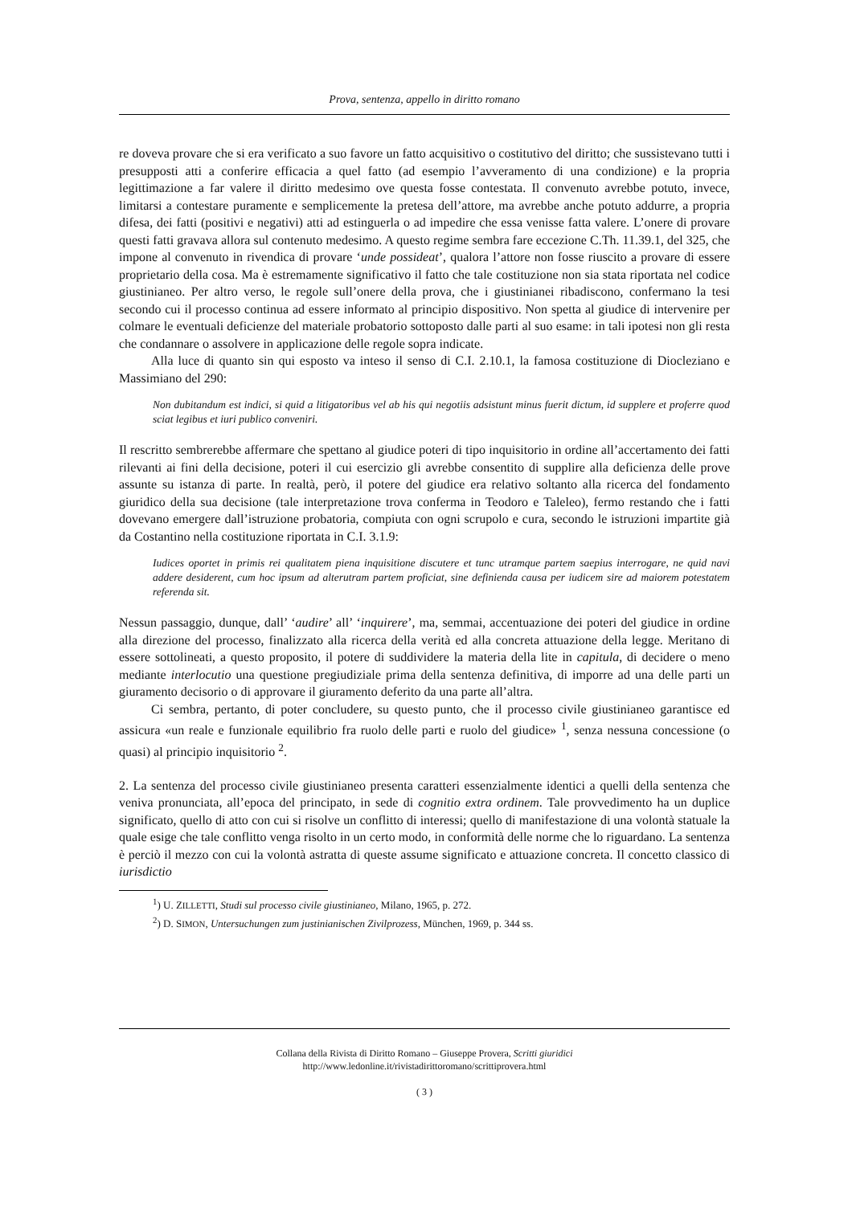Prova, sentenza, appello in diritto romano
re doveva provare che si era verificato a suo favore un fatto acquisitivo o costitutivo del diritto; che sussistevano tutti i presupposti atti a conferire efficacia a quel fatto (ad esempio l’avveramento di una condizione) e la propria legittimazione a far valere il diritto medesimo ove questa fosse contestata. Il convenuto avrebbe potuto, invece, limitarsi a contestare puramente e semplicemente la pretesa dell’attore, ma avrebbe anche potuto addurre, a propria difesa, dei fatti (positivi e negativi) atti ad estinguerla o ad impedire che essa venisse fatta valere. L’onere di provare questi fatti gravava allora sul contenuto medesimo. A questo regime sembra fare eccezione C.Th. 11.39.1, del 325, che impone al convenuto in rivendica di provare ‘unde possideat’, qualora l’attore non fosse riuscito a provare di essere proprietario della cosa. Ma è estremamente significativo il fatto che tale costituzione non sia stata riportata nel codice giustinianeo. Per altro verso, le regole sull’onere della prova, che i giustinianei ribadiscono, confermano la tesi secondo cui il processo continua ad essere informato al principio dispositivo. Non spetta al giudice di intervenire per colmare le eventuali deficienze del materiale probatorio sottoposto dalle parti al suo esame: in tali ipotesi non gli resta che condannare o assolvere in applicazione delle regole sopra indicate.
Alla luce di quanto sin qui esposto va inteso il senso di C.I. 2.10.1, la famosa costituzione di Diocleziano e Massimiano del 290:
Non dubitandum est indici, si quid a litigatoribus vel ab his qui negotiis adsistunt minus fuerit dictum, id supplere et proferre quod sciat legibus et iuri publico conveniri.
Il rescritto sembrerebbe affermare che spettano al giudice poteri di tipo inquisitorio in ordine all’accertamento dei fatti rilevanti ai fini della decisione, poteri il cui esercizio gli avrebbe consentito di supplire alla deficienza delle prove assunte su istanza di parte. In realtà, però, il potere del giudice era relativo soltanto alla ricerca del fondamento giuridico della sua decisione (tale interpretazione trova conferma in Teodoro e Taleleo), fermo restando che i fatti dovevano emergere dall’istruzione probatoria, compiuta con ogni scrupolo e cura, secondo le istruzioni impartite già da Costantino nella costituzione riportata in C.I. 3.1.9:
Iudices oportet in primis rei qualitatem piena inquisitione discutere et tunc utramque partem saepius interrogare, ne quid navi addere desiderent, cum hoc ipsum ad alterutram partem proficiat, sine definienda causa per iudicem sire ad maiorem potestatem referenda sit.
Nessun passaggio, dunque, dall’ ‘audire’ all’ ‘inquirere’, ma, semmai, accentuazione dei poteri del giudice in ordine alla direzione del processo, finalizzato alla ricerca della verità ed alla concreta attuazione della legge. Meritano di essere sottolineati, a questo proposito, il potere di suddividere la materia della lite in capitula, di decidere o meno mediante interlocutio una questione pregiudiziale prima della sentenza definitiva, di imporre ad una delle parti un giuramento decisorio o di approvare il giuramento deferito da una parte all’altra.
Ci sembra, pertanto, di poter concludere, su questo punto, che il processo civile giustinianeo garantisce ed assicura «un reale e funzionale equilibrio fra ruolo delle parti e ruolo del giudice» <sup>1</sup>, senza nessuna concessione (o quasi) al principio inquisitorio <sup>2</sup>.
2. La sentenza del processo civile giustinianeo presenta caratteri essenzialmente identici a quelli della sentenza che veniva pronunciata, all’epoca del principato, in sede di cognitio extra ordinem. Tale provvedimento ha un duplice significato, quello di atto con cui si risolve un conflitto di interessi; quello di manifestazione di una volontà statuale la quale esige che tale conflitto venga risolto in un certo modo, in conformità delle norme che lo riguardano. La sentenza è perciò il mezzo con cui la volontà astratta di queste assume significato e attuazione concreta. Il concetto classico di iurisdictio
<sup>1</sup>) U. ZILLETTI, Studi sul processo civile giustinianeo, Milano, 1965, p. 272.
<sup>2</sup>) D. SIMON, Untersuchungen zum justinianischen Zivilprozess, München, 1969, p. 344 ss.
Collana della Rivista di Diritto Romano – Giuseppe Provera, Scritti giuridici
http://www.ledonline.it/rivistadirittoromano/scrittiprovera.html
( 3 )